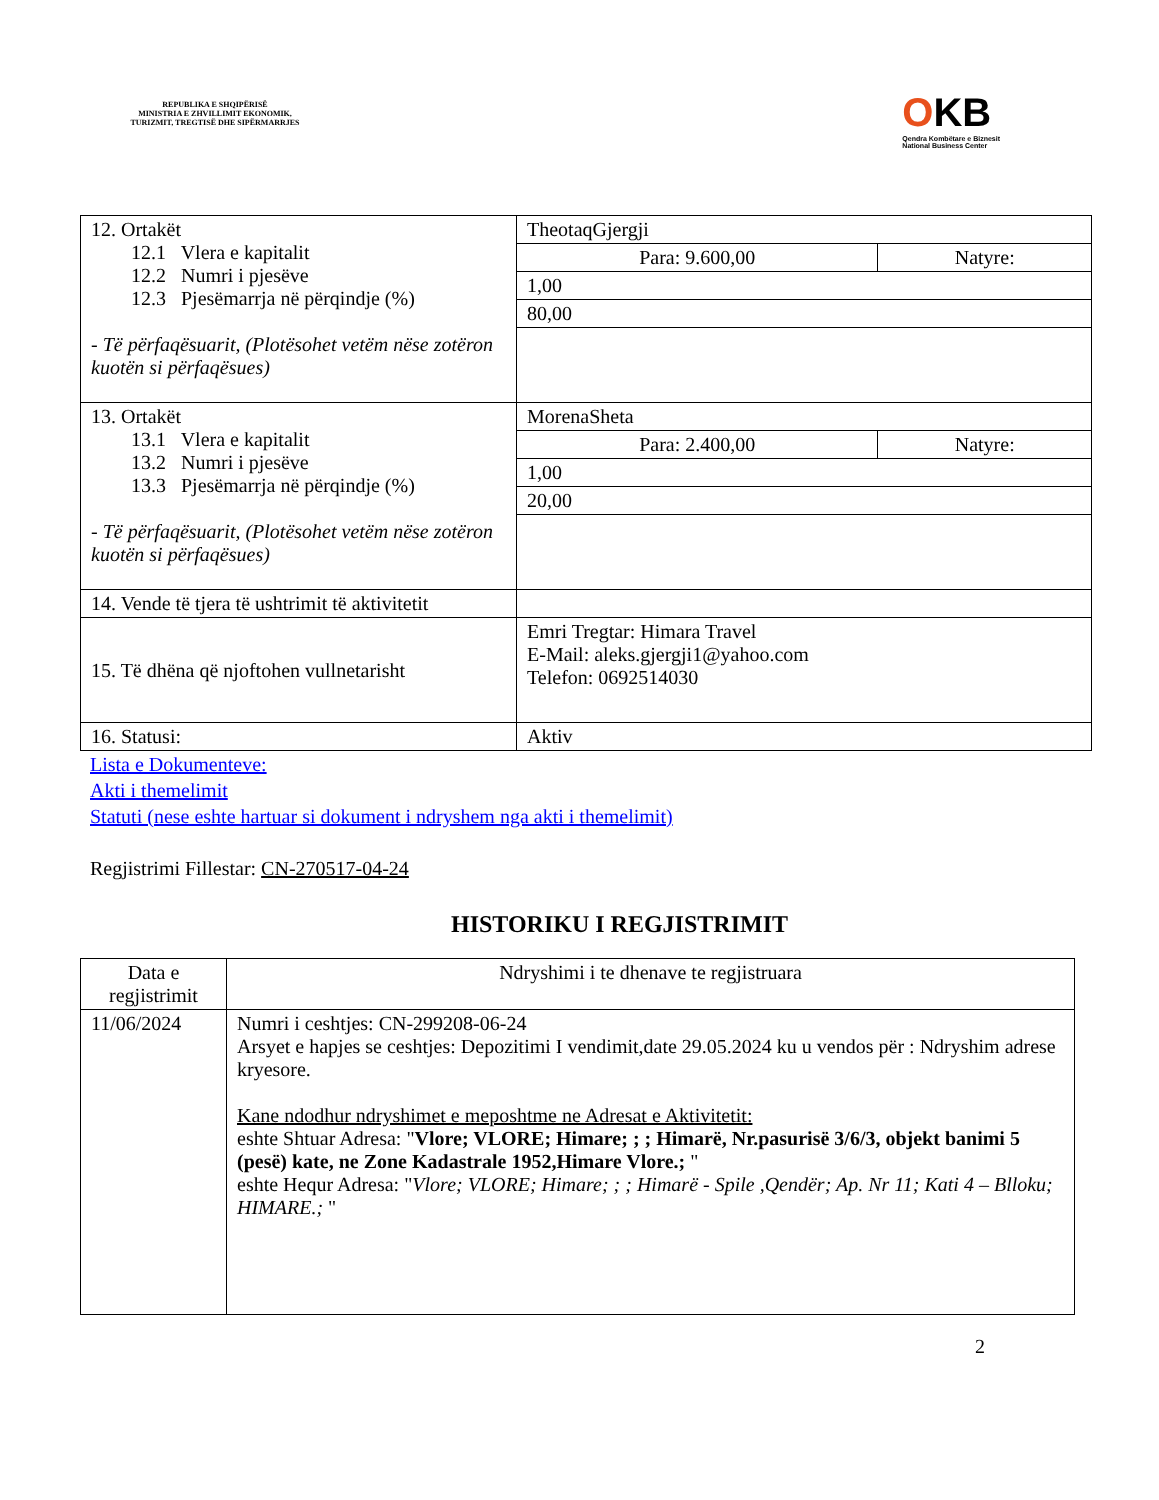REPUBLIKA E SHQIPËRISË
MINISTRIA E ZHVILLIMIT EKONOMIK, TURIZMIT, TREGTISË DHE SIPËRMARRJES
OKB
Qendra Kombëtare e Biznesit
National Business Center
| 12. Ortakët 12.1 Vlera e kapitalit 12.2 Numri i pjesëve 12.3 Pjesëmarrja në përqindje (%) - Të përfaqësuarit, (Plotësohet vetëm nëse zotëron kuotën si përfaqësues) | TheotaqGjergji | |
| | Para: 9.600,00 | Natyre: |
| | 1,00 | |
| | 80,00 | |
| 13. Ortakët 13.1 Vlera e kapitalit 13.2 Numri i pjesëve 13.3 Pjesëmarrja në përqindje (%) - Të përfaqësuarit, (Plotësohet vetëm nëse zotëron kuotën si përfaqësues) | MorenaSheta | |
| | Para: 2.400,00 | Natyre: |
| | 1,00 | |
| | 20,00 | |
| 14. Vende të tjera të ushtrimit të aktivitetit | | |
| 15. Të dhëna që njoftohen vullnetarisht | Emri Tregtar: Himara Travel E-Mail: aleks.gjergji1@yahoo.com Telefon: 0692514030 | |
| 16. Statusi: | Aktiv | |
Lista e Dokumenteve:
Akti i themelimit
Statuti (nese eshte hartuar si dokument i ndryshem nga akti i themelimit)
Regjistrimi Fillestar: CN-270517-04-24
HISTORIKU I REGJISTRIMIT
| Data e regjistrimit | Ndryshimi i te dhenave te regjistruara |
| --- | --- |
| 11/06/2024 | Numri i ceshtjes: CN-299208-06-24 Arsyet e hapjes se ceshtjes: Depozitimi I vendimit,date 29.05.2024 ku u vendos për : Ndryshim adrese kryesore. Kane ndodhur ndryshimet e meposhtme ne Adresat e Aktivitetit: eshte Shtuar Adresa: " Vlore; VLORE; Himare; ; ; Himarë, Nr.pasurisë 3/6/3, objekt banimi 5 (pesë) kate, ne Zone Kadastrale 1952,Himare Vlore.; " eshte Hequr Adresa: " Vlore; VLORE; Himare; ; ; Himarë - Spile ,Qendër; Ap. Nr 11; Kati 4 – Blloku; HIMARE.; " |
2